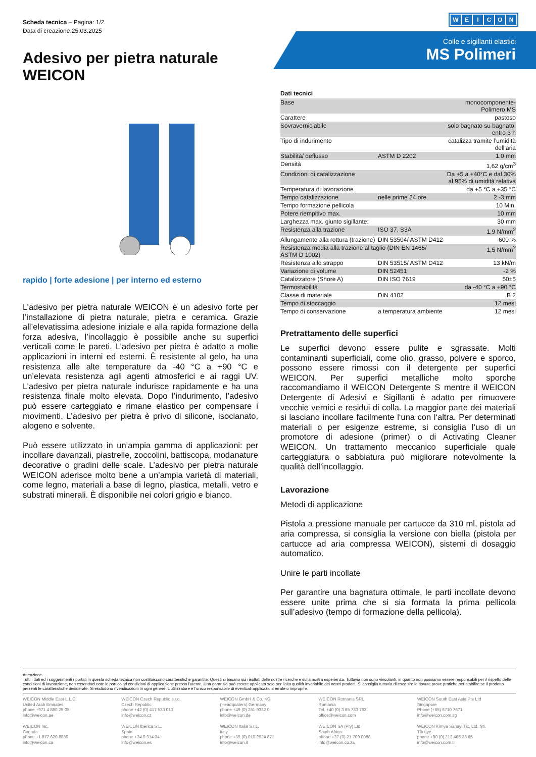Scheda tecnica – Pagina: 1/2
Data di creazione:25.03.2025
WEICON
Colle e sigillanti elastici
MS Polimeri
Adesivo per pietra naturale
WEICON
rapido | forte adesione | per interno ed esterno
L’adesivo per pietra naturale WEICON è un adesivo forte per l’installazione di pietra naturale, pietra e ceramica. Grazie all’elevatissima adesione iniziale e alla rapida formazione della forza adesiva, l’incollaggio è possibile anche su superfici verticali come le pareti. L’adesivo per pietra è adatto a molte applicazioni in interni ed esterni. È resistente al gelo, ha una resistenza alle alte temperature da -40 °C a +90 °C e un’elevata resistenza agli agenti atmosferici e ai raggi UV. L’adesivo per pietra naturale indurisce rapidamente e ha una resistenza finale molto elevata. Dopo l’indurimento, l’adesivo può essere carteggiato e rimane elastico per compensare i movimenti. L’adesivo per pietra è privo di silicone, isocianato, alogeno e solvente.
Può essere utilizzato in un’ampia gamma di applicazioni: per incollare davanzali, piastrelle, zoccolini, battiscopa, modanature decorative o gradini delle scale. L’adesivo per pietra naturale WEICON aderisce molto bene a un’ampia varietà di materiali, come legno, materiali a base di legno, plastica, metalli, vetro e substrati minerali. È disponibile nei colori grigio e bianco.
Dati tecnici
| Base | | monocomponente- Polimero MS |
| Carattere | | pastoso |
| Sovraverniciabile | | solo bagnato su bagnato, entro 3 h |
| Tipo di indurimento | | catalizza tramite l’umidità dell’aria |
| Stabilità/ deflusso | ASTM D 2202 | 1.0 mm |
| Densità | | 1,62 g/cm<sup>3</sup> |
| Condizioni di catalizzazione | | Da +5 a +40°C e dal 30% al 95% di umidità relativa |
| Temperatura di lavorazione | | da +5 °C a +35 °C |
| Tempo catalizzazione | nelle prime 24 ore | 2 -3 mm |
| Tempo formazione pellicola | | 10 Min. |
| Potere riempitivo max. | | 10 mm |
| Larghezza max. giunto sigillante: | | 30 mm |
| Resistenza alla trazione | ISO 37, S3A | 1,9 N/mm<sup>2</sup> |
| Allungamento alla rottura (trazione) | DIN 53504/ ASTM D412 | 600 % |
| Resistenza media alla trazione al taglio (DIN EN 1465/ ASTM D 1002) | | 1,5 N/mm<sup>2</sup> |
| Resistenza allo strappo | DIN 53515/ ASTM D412 | 13 kN/m |
| Variazione di volume | DIN 52451 | -2 % |
| Catalizzatore (Shore A) | DIN ISO 7619 | 50±5 |
| Termostabilità | | da -40 °C a +90 °C |
| Classe di materiale | DIN 4102 | B 2 |
| Tempo di stoccaggio | | 12 mesi |
| Tempo di conservazione | a temperatura ambiente | 12 mesi |
Pretrattamento delle superfici
Le superfici devono essere pulite e sgrassate. Molti contaminanti superficiali, come olio, grasso, polvere e sporco, possono essere rimossi con il detergente per superfici WEICON. Per superfici metalliche molto sporche raccomandiamo il WEICON Detergente S mentre il WEICON Detergente di Adesivi e Sigillanti è adatto per rimuovere vecchie vernici e residui di colla. La maggior parte dei materiali si lasciano incollare facilmente l‘una con l‘altra. Per determinati materiali o per esigenze estreme, si consiglia l’uso di un promotore di adesione (primer) o di Activating Cleaner WEICON. Un trattamento meccanico superficiale quale carteggiatura o sabbiatura può migliorare notevolmente la qualità dell’incollaggio.
Lavorazione
Metodi di applicazione
Pistola a pressione manuale per cartucce da 310 ml, pistola ad aria compressa, si consiglia la versione con biella (pistola per cartucce ad aria compressa WEICON), sistemi di dosaggio automatico.
Unire le parti incollate
Per garantire una bagnatura ottimale, le parti incollate devono essere unite prima che si sia formata la prima pellicola sull’adesivo (tempo di formazione della pellicola).
Attenzione
Tutti i dati ed i suggerimenti riportati in questa scheda tecnica non costituiscono caratteristiche garantite. Questi si basano sui risultati delle nostre ricerche e sulla nostra esperienza. Tuttavia non sono vincolanti, in quanto non possiamo essere responsabili per il rispetto delle condizioni di lavorazione, non essendoci note le particolari condizioni di applicazione presso l’utente. Una garanzia può essere applicata solo per l’alta qualità invariabile dei nostri prodotti. Si consiglia tuttavia di eseguire le dovute prove pratiche per stabilire se il prodotto presenti le caratteristiche desiderate. Si escludono rivendicazioni in ogni genere. L’utilizzatore è l’unico responsabile di eventuali applicazioni errate o improprie.
WEICON Middle East L.L.C.
United Arab Emirates
phone +971 4 880 25 05
info@weicon.ae
WEICON Czech Republic s.r.o.
Czech Republic
phone +42 (0) 417 533 013
info@weicon.cz
WEICON GmbH & Co. KG
(Headquaters) Germany
phone +49 (0) 251 9322 0
info@weicon.de
WEICON Romania SRL
Romania
Tel. +40 (0) 3 65 730 763
office@weicon.com
WEICON South East Asia Pte Ltd
Singapore
Phone (+65) 6710 7671
info@weicon.com.sg
WEICON Inc.
Canada
phone +1 877 620 8889
info@weicon.ca
WEICON Ibérica S.L.
Spain
phone +34 0 914 34
info@weicon.es
WEICON Italia S.r.L.
Italy
phone +39 (0) 010 2924 871
info@weicon.it
WEICON SA (Pty) Ltd
South Africa
phone +27 (0) 21 709 0088
info@weicon.co.za
WEICON Kimya Sanayi Tic. Ltd. Şti.
Türkiye
phone +90 (0) 212 465 33 65
info@weicon.com.tr